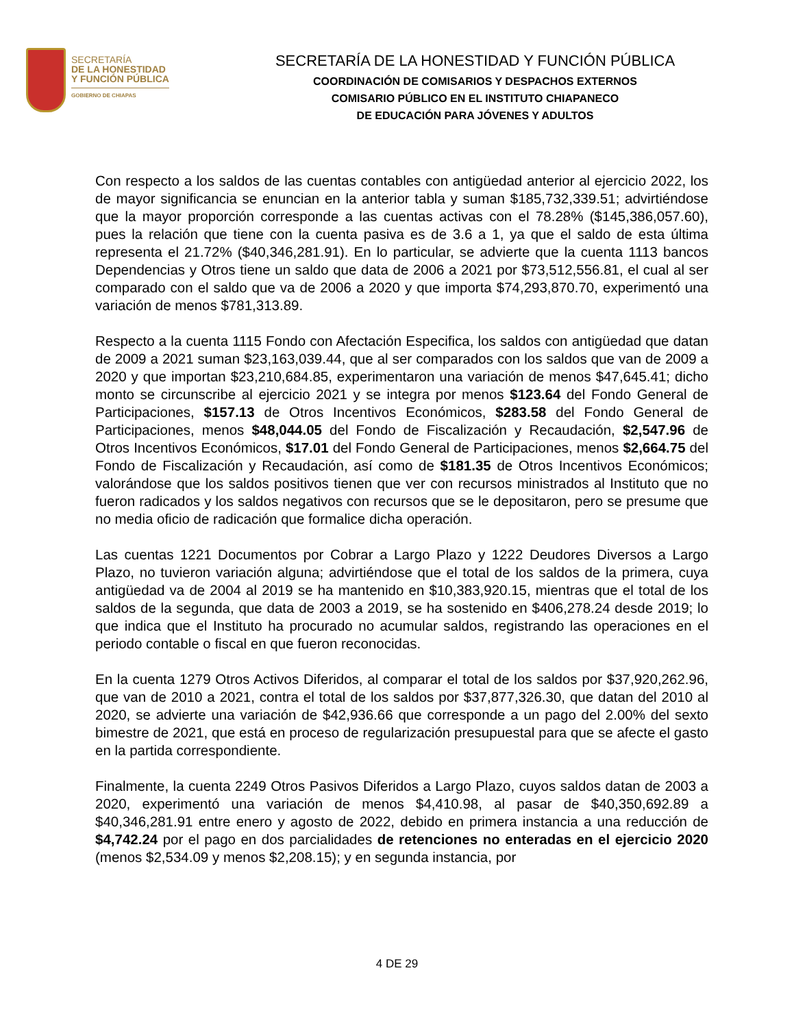SECRETARÍA
DE LA HONESTIDAD
Y FUNCIÓN PÚBLICA
GOBIERNO DE CHIAPAS
SECRETARÍA DE LA HONESTIDAD Y FUNCIÓN PÚBLICA
COORDINACIÓN DE COMISARIOS Y DESPACHOS EXTERNOS
COMISARIO PÚBLICO EN EL INSTITUTO CHIAPANECO
DE EDUCACIÓN PARA JÓVENES Y ADULTOS
Con respecto a los saldos de las cuentas contables con antigüedad anterior al ejercicio 2022, los de mayor significancia se enuncian en la anterior tabla y suman $185,732,339.51; advirtiéndose que la mayor proporción corresponde a las cuentas activas con el 78.28% ($145,386,057.60), pues la relación que tiene con la cuenta pasiva es de 3.6 a 1, ya que el saldo de esta última representa el 21.72% ($40,346,281.91). En lo particular, se advierte que la cuenta 1113 bancos Dependencias y Otros tiene un saldo que data de 2006 a 2021 por $73,512,556.81, el cual al ser comparado con el saldo que va de 2006 a 2020 y que importa $74,293,870.70, experimentó una variación de menos $781,313.89.
Respecto a la cuenta 1115 Fondo con Afectación Especifica, los saldos con antigüedad que datan de 2009 a 2021 suman $23,163,039.44, que al ser comparados con los saldos que van de 2009 a 2020 y que importan $23,210,684.85, experimentaron una variación de menos $47,645.41; dicho monto se circunscribe al ejercicio 2021 y se integra por menos $123.64 del Fondo General de Participaciones, $157.13 de Otros Incentivos Económicos, $283.58 del Fondo General de Participaciones, menos $48,044.05 del Fondo de Fiscalización y Recaudación, $2,547.96 de Otros Incentivos Económicos, $17.01 del Fondo General de Participaciones, menos $2,664.75 del Fondo de Fiscalización y Recaudación, así como de $181.35 de Otros Incentivos Económicos; valorándose que los saldos positivos tienen que ver con recursos ministrados al Instituto que no fueron radicados y los saldos negativos con recursos que se le depositaron, pero se presume que no media oficio de radicación que formalice dicha operación.
Las cuentas 1221 Documentos por Cobrar a Largo Plazo y 1222 Deudores Diversos a Largo Plazo, no tuvieron variación alguna; advirtiéndose que el total de los saldos de la primera, cuya antigüedad va de 2004 al 2019 se ha mantenido en $10,383,920.15, mientras que el total de los saldos de la segunda, que data de 2003 a 2019, se ha sostenido en $406,278.24 desde 2019; lo que indica que el Instituto ha procurado no acumular saldos, registrando las operaciones en el periodo contable o fiscal en que fueron reconocidas.
En la cuenta 1279 Otros Activos Diferidos, al comparar el total de los saldos por $37,920,262.96, que van de 2010 a 2021, contra el total de los saldos por $37,877,326.30, que datan del 2010 al 2020, se advierte una variación de $42,936.66 que corresponde a un pago del 2.00% del sexto bimestre de 2021, que está en proceso de regularización presupuestal para que se afecte el gasto en la partida correspondiente.
Finalmente, la cuenta 2249 Otros Pasivos Diferidos a Largo Plazo, cuyos saldos datan de 2003 a 2020, experimentó una variación de menos $4,410.98, al pasar de $40,350,692.89 a $40,346,281.91 entre enero y agosto de 2022, debido en primera instancia a una reducción de $4,742.24 por el pago en dos parcialidades de retenciones no enteradas en el ejercicio 2020 (menos $2,534.09 y menos $2,208.15); y en segunda instancia, por
4 DE 29